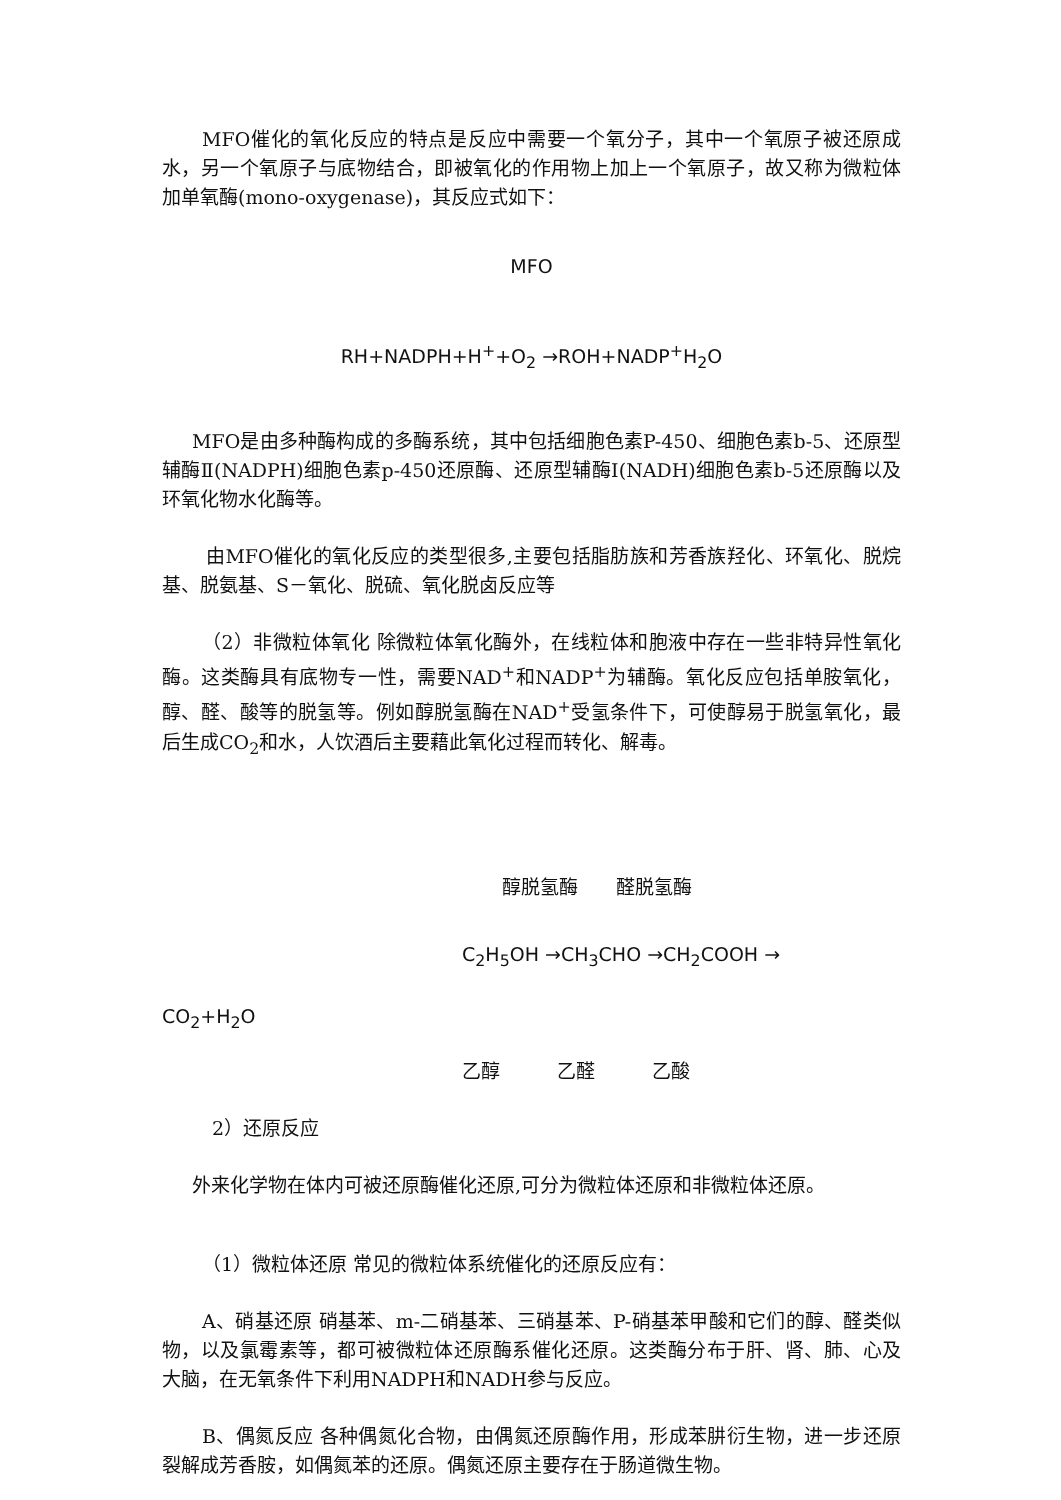MFO催化的氧化反应的特点是反应中需要一个氧分子，其中一个氧原子被还原成水，另一个氧原子与底物结合，即被氧化的作用物上加上一个氧原子，故又称为微粒体加单氧酶(mono-oxygenase)，其反应式如下：
MFO
RH+NADPH+H<sup>+</sup>+O<sub>2</sub> →ROH+NADP<sup>+</sup>H<sub>2</sub>O
MFO是由多种酶构成的多酶系统，其中包括细胞色素P-450、细胞色素b-5、还原型辅酶Ⅱ(NADPH)细胞色素p-450还原酶、还原型辅酶Ⅰ(NADH)细胞色素b-5还原酶以及环氧化物水化酶等。
由MFO催化的氧化反应的类型很多,主要包括脂肪族和芳香族羟化、环氧化、脱烷基、脱氨基、S－氧化、脱硫、氧化脱卤反应等
（2）非微粒体氧化 除微粒体氧化酶外，在线粒体和胞液中存在一些非特异性氧化酶。这类酶具有底物专一性，需要NAD<sup>+</sup>和NADP<sup>+</sup>为辅酶。氧化反应包括单胺氧化，醇、醛、酸等的脱氢等。例如醇脱氢酶在NAD<sup>+</sup>受氢条件下，可使醇易于脱氢氧化，最后生成CO<sub>2</sub>和水，人饮酒后主要藉此氧化过程而转化、解毒。
醇脱氢酶　　醛脱氢酶
C<sub>2</sub>H<sub>5</sub>OH →CH<sub>3</sub>CHO →CH<sub>2</sub>COOH →
CO<sub>2</sub>+H<sub>2</sub>O
乙醇　　　乙醛　　　乙酸
2）还原反应
外来化学物在体内可被还原酶催化还原,可分为微粒体还原和非微粒体还原。
（1）微粒体还原 常见的微粒体系统催化的还原反应有：
A、硝基还原 硝基苯、m-二硝基苯、三硝基苯、P-硝基苯甲酸和它们的醇、醛类似物，以及氯霉素等，都可被微粒体还原酶系催化还原。这类酶分布于肝、肾、肺、心及大脑，在无氧条件下利用NADPH和NADH参与反应。
B、偶氮反应 各种偶氮化合物，由偶氮还原酶作用，形成苯肼衍生物，进一步还原裂解成芳香胺，如偶氮苯的还原。偶氮还原主要存在于肠道微生物。